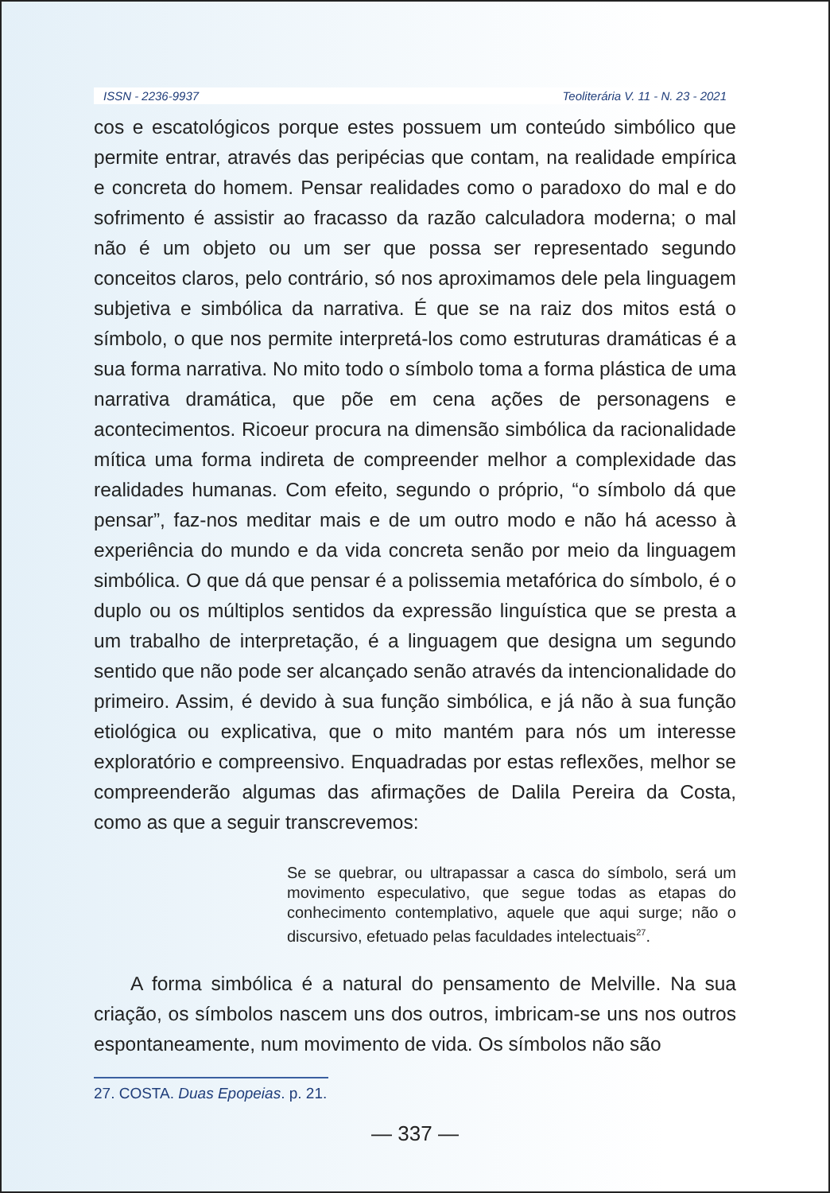ISSN - 2236-9937 Teoliterária V. 11 - N. 23 - 2021
cos e escatológicos porque estes possuem um conteúdo simbólico que permite entrar, através das peripécias que contam, na realidade empírica e concreta do homem. Pensar realidades como o paradoxo do mal e do sofrimento é assistir ao fracasso da razão calculadora moderna; o mal não é um objeto ou um ser que possa ser representado segundo conceitos claros, pelo contrário, só nos aproximamos dele pela linguagem subjetiva e simbólica da narrativa. É que se na raiz dos mitos está o símbolo, o que nos permite interpretá-los como estruturas dramáticas é a sua forma narrativa. No mito todo o símbolo toma a forma plástica de uma narrativa dramática, que põe em cena ações de personagens e acontecimentos. Ricoeur procura na dimensão simbólica da racionalidade mítica uma forma indireta de compreender melhor a complexidade das realidades humanas. Com efeito, segundo o próprio, “o símbolo dá que pensar”, faz-nos meditar mais e de um outro modo e não há acesso à experiência do mundo e da vida concreta senão por meio da linguagem simbólica. O que dá que pensar é a polissemia metafórica do símbolo, é o duplo ou os múltiplos sentidos da expressão linguística que se presta a um trabalho de interpretação, é a linguagem que designa um segundo sentido que não pode ser alcançado senão através da intencionalidade do primeiro. Assim, é devido à sua função simbólica, e já não à sua função etiológica ou explicativa, que o mito mantém para nós um interesse exploratório e compreensivo. Enquadradas por estas reflexões, melhor se compreenderão algumas das afirmações de Dalila Pereira da Costa, como as que a seguir transcrevemos:
Se se quebrar, ou ultrapassar a casca do símbolo, será um movimento especulativo, que segue todas as etapas do conhecimento contemplativo, aquele que aqui surge; não o discursivo, efetuado pelas faculdades intelectuais<sup>27</sup>.
A forma simbólica é a natural do pensamento de Melville. Na sua criação, os símbolos nascem uns dos outros, imbricam-se uns nos outros espontaneamente, num movimento de vida. Os símbolos não são
27. COSTA. Duas Epopeias. p. 21.
— 337 —